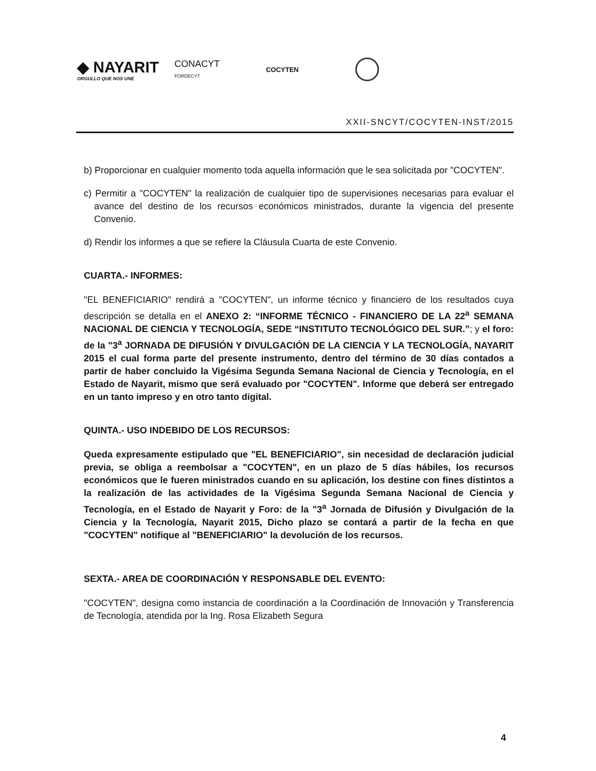◆ NAYARIT
ORGULLO QUE NOS UNE
CONACYT
FORDECYT
COCYTEN
XXII-SNCYT/COCYTEN-INST/2015
b) Proporcionar en cualquier momento toda aquella información que le sea solicitada por "COCYTEN".
c) Permitir a "COCYTEN" la realización de cualquier tipo de supervisiones necesarias para evaluar el avance del destino de los recursos económicos ministrados, durante la vigencia del presente Convenio.
d) Rendir los informes a que se refiere la Cláusula Cuarta de este Convenio.
CUARTA.- INFORMES:
"EL BENEFICIARIO" rendirá a "COCYTEN", un informe técnico y financiero de los resultados cuya descripción se detalla en el ANEXO 2: “INFORME TÉCNICO - FINANCIERO DE LA 22<sup>a</sup> SEMANA NACIONAL DE CIENCIA Y TECNOLOGÍA, SEDE “INSTITUTO TECNOLÓGICO DEL SUR.”; y el foro: de la "3<sup>a</sup> JORNADA DE DIFUSIÓN Y DIVULGACIÓN DE LA CIENCIA Y LA TECNOLOGÍA, NAYARIT 2015 el cual forma parte del presente instrumento, dentro del término de 30 días contados a partir de haber concluido la Vigésima Segunda Semana Nacional de Ciencia y Tecnología, en el Estado de Nayarit, mismo que será evaluado por "COCYTEN". Informe que deberá ser entregado en un tanto impreso y en otro tanto digital.
QUINTA.- USO INDEBIDO DE LOS RECURSOS:
Queda expresamente estipulado que "EL BENEFICIARIO", sin necesidad de declaración judicial previa, se obliga a reembolsar a "COCYTEN", en un plazo de 5 días hábiles, los recursos económicos que le fueren ministrados cuando en su aplicación, los destine con fines distintos a la realización de las actividades de la Vigésima Segunda Semana Nacional de Ciencia y Tecnología, en el Estado de Nayarit y Foro: de la "3<sup>a</sup> Jornada de Difusión y Divulgación de la Ciencia y la Tecnología, Nayarit 2015, Dicho plazo se contará a partir de la fecha en que "COCYTEN" notifique al "BENEFICIARIO" la devolución de los recursos.
SEXTA.- AREA DE COORDINACIÓN Y RESPONSABLE DEL EVENTO:
"COCYTEN", designa como instancia de coordinación a la Coordinación de Innovación y Transferencia de Tecnología, atendida por la Ing. Rosa Elizabeth Segura
4